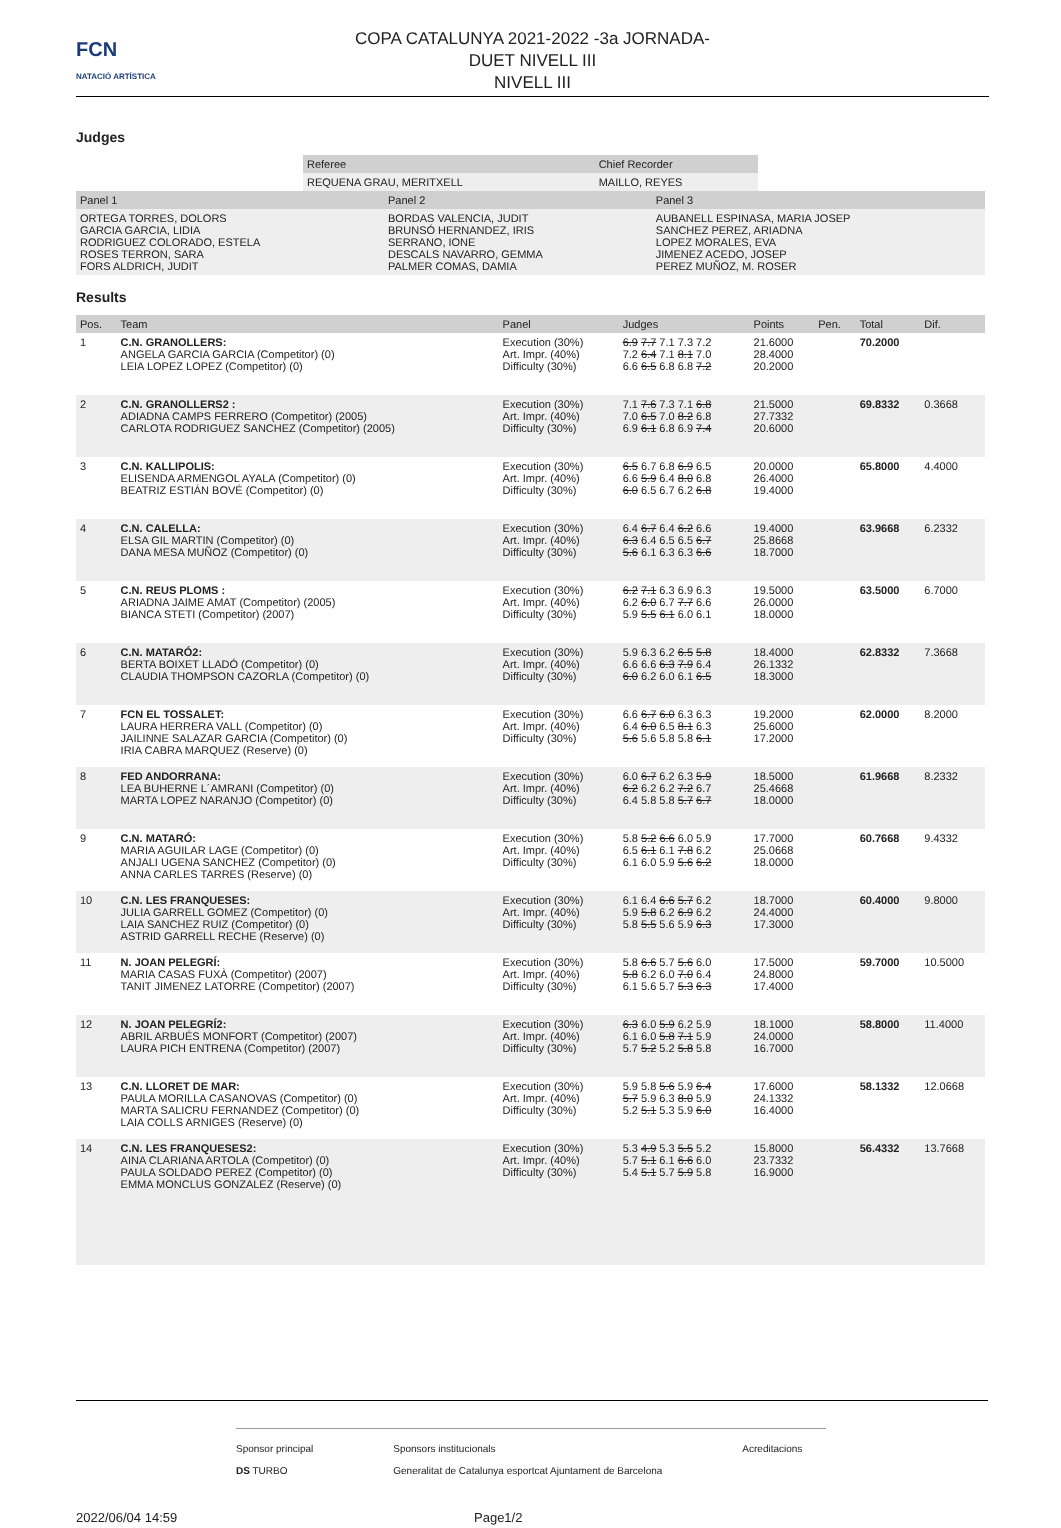FCN
NATACIÓ ARTÍSTICA
COPA CATALUNYA 2021-2022 -3a JORNADA-
DUET NIVELL III
NIVELL III
Judges
| Referee | Chief Recorder |
| REQUENA GRAU, MERITXELL | MAILLO, REYES |
| Panel 1 | Panel 2 | Panel 3 |
| ORTEGA TORRES, DOLORS GARCIA GARCIA, LIDIA RODRIGUEZ COLORADO, ESTELA ROSES TERRON, SARA FORS ALDRICH, JUDIT | BORDAS VALENCIA, JUDIT BRUNSÓ HERNANDEZ, IRIS SERRANO, IONE DESCALS NAVARRO, GEMMA PALMER COMAS, DAMIA | AUBANELL ESPINASA, MARIA JOSEP SANCHEZ PEREZ, ARIADNA LOPEZ MORALES, EVA JIMENEZ ACEDO, JOSEP PEREZ MUÑOZ, M. ROSER |
Results
| Pos. | Team | Panel | Judges | Points | Pen. | Total | Dif. |
| --- | --- | --- | --- | --- | --- | --- | --- |
| 1 | C.N. GRANOLLERS: ANGELA GARCIA GARCIA (Competitor) (0) LEIA LOPEZ LOPEZ (Competitor) (0) | Execution (30%) Art. Impr. (40%) Difficulty (30%) | 6.9 7.7 7.1 7.3 7.2 7.2 6.4 7.1 8.1 7.0 6.6 6.5 6.8 6.8 7.2 | 21.6000 28.4000 20.2000 | | 70.2000 | |
| 2 | C.N. GRANOLLERS2 : ADIADNA CAMPS FERRERO (Competitor) (2005) CARLOTA RODRIGUEZ SANCHEZ (Competitor) (2005) | Execution (30%) Art. Impr. (40%) Difficulty (30%) | 7.1 7.6 7.3 7.1 6.8 7.0 6.5 7.0 8.2 6.8 6.9 6.1 6.8 6.9 7.4 | 21.5000 27.7332 20.6000 | | 69.8332 | 0.3668 |
| 3 | C.N. KALLIPOLIS: ELISENDA ARMENGOL AYALA (Competitor) (0) BEATRIZ ESTIÁN BOVÉ (Competitor) (0) | Execution (30%) Art. Impr. (40%) Difficulty (30%) | 6.5 6.7 6.8 6.9 6.5 6.6 5.9 6.4 8.0 6.8 6.0 6.5 6.7 6.2 6.8 | 20.0000 26.4000 19.4000 | | 65.8000 | 4.4000 |
| 4 | C.N. CALELLA: ELSA GIL MARTIN (Competitor) (0) DANA MESA MUÑOZ (Competitor) (0) | Execution (30%) Art. Impr. (40%) Difficulty (30%) | 6.4 6.7 6.4 6.2 6.6 6.3 6.4 6.5 6.5 6.7 5.6 6.1 6.3 6.3 6.6 | 19.4000 25.8668 18.7000 | | 63.9668 | 6.2332 |
| 5 | C.N. REUS PLOMS : ARIADNA JAIME AMAT (Competitor) (2005) BIANCA STETI (Competitor) (2007) | Execution (30%) Art. Impr. (40%) Difficulty (30%) | 6.2 7.1 6.3 6.9 6.3 6.2 6.0 6.7 7.7 6.6 5.9 5.5 6.1 6.0 6.1 | 19.5000 26.0000 18.0000 | | 63.5000 | 6.7000 |
| 6 | C.N. MATARÓ2: BERTA BOIXET LLADÓ (Competitor) (0) CLAUDIA THOMPSON CAZORLA (Competitor) (0) | Execution (30%) Art. Impr. (40%) Difficulty (30%) | 5.9 6.3 6.2 6.5 5.8 6.6 6.6 6.3 7.9 6.4 6.0 6.2 6.0 6.1 6.5 | 18.4000 26.1332 18.3000 | | 62.8332 | 7.3668 |
| 7 | FCN EL TOSSALET: LAURA HERRERA VALL (Competitor) (0) JAILINNE SALAZAR GARCIA (Competitor) (0) IRIA CABRA MARQUEZ (Reserve) (0) | Execution (30%) Art. Impr. (40%) Difficulty (30%) | 6.6 6.7 6.0 6.3 6.3 6.4 6.0 6.5 8.1 6.3 5.6 5.6 5.8 5.8 6.1 | 19.2000 25.6000 17.2000 | | 62.0000 | 8.2000 |
| 8 | FED ANDORRANA: LEA BUHERNE L´AMRANI (Competitor) (0) MARTA LOPEZ NARANJO (Competitor) (0) | Execution (30%) Art. Impr. (40%) Difficulty (30%) | 6.0 6.7 6.2 6.3 5.9 6.2 6.2 6.2 7.2 6.7 6.4 5.8 5.8 5.7 6.7 | 18.5000 25.4668 18.0000 | | 61.9668 | 8.2332 |
| 9 | C.N. MATARÓ: MARIA AGUILAR LAGE (Competitor) (0) ANJALI UGENA SANCHEZ (Competitor) (0) ANNA CARLES TARRES (Reserve) (0) | Execution (30%) Art. Impr. (40%) Difficulty (30%) | 5.8 5.2 6.6 6.0 5.9 6.5 6.1 6.1 7.8 6.2 6.1 6.0 5.9 5.6 6.2 | 17.7000 25.0668 18.0000 | | 60.7668 | 9.4332 |
| 10 | C.N. LES FRANQUESES: JULIA GARRELL GOMEZ (Competitor) (0) LAIA SANCHEZ RUIZ (Competitor) (0) ASTRID GARRELL RECHE (Reserve) (0) | Execution (30%) Art. Impr. (40%) Difficulty (30%) | 6.1 6.4 6.6 5.7 6.2 5.9 5.8 6.2 6.9 6.2 5.8 5.5 5.6 5.9 6.3 | 18.7000 24.4000 17.3000 | | 60.4000 | 9.8000 |
| 11 | N. JOAN PELEGRÍ: MARIA CASAS FUXÀ (Competitor) (2007) TANIT JIMENEZ LATORRE (Competitor) (2007) | Execution (30%) Art. Impr. (40%) Difficulty (30%) | 5.8 6.6 5.7 5.6 6.0 5.8 6.2 6.0 7.0 6.4 6.1 5.6 5.7 5.3 6.3 | 17.5000 24.8000 17.4000 | | 59.7000 | 10.5000 |
| 12 | N. JOAN PELEGRÍ2: ABRIL ARBUÉS MONFORT (Competitor) (2007) LAURA PICH ENTRENA (Competitor) (2007) | Execution (30%) Art. Impr. (40%) Difficulty (30%) | 6.3 6.0 5.9 6.2 5.9 6.1 6.0 5.8 7.1 5.9 5.7 5.2 5.2 5.8 5.8 | 18.1000 24.0000 16.7000 | | 58.8000 | 11.4000 |
| 13 | C.N. LLORET DE MAR: PAULA MORILLA CASANOVAS (Competitor) (0) MARTA SALICRU FERNANDEZ (Competitor) (0) LAIA COLLS ARNIGES (Reserve) (0) | Execution (30%) Art. Impr. (40%) Difficulty (30%) | 5.9 5.8 5.6 5.9 6.4 5.7 5.9 6.3 8.0 5.9 5.2 5.1 5.3 5.9 6.0 | 17.6000 24.1332 16.4000 | | 58.1332 | 12.0668 |
| 14 | C.N. LES FRANQUESES2: AINA CLARIANA ARTOLA (Competitor) (0) PAULA SOLDADO PEREZ (Competitor) (0) EMMA MONCLUS GONZALEZ (Reserve) (0) | Execution (30%) Art. Impr. (40%) Difficulty (30%) | 5.3 4.9 5.3 5.5 5.2 5.7 5.1 6.1 6.6 6.0 5.4 5.1 5.7 5.9 5.8 | 15.8000 23.7332 16.9000 | | 56.4332 | 13.7668 |
Sponsor principal
DS TURBO
Sponsors institucionals
Generalitat de Catalunya esportcat Ajuntament de Barcelona
Acreditacions
2022/06/04 14:59 Page1/2